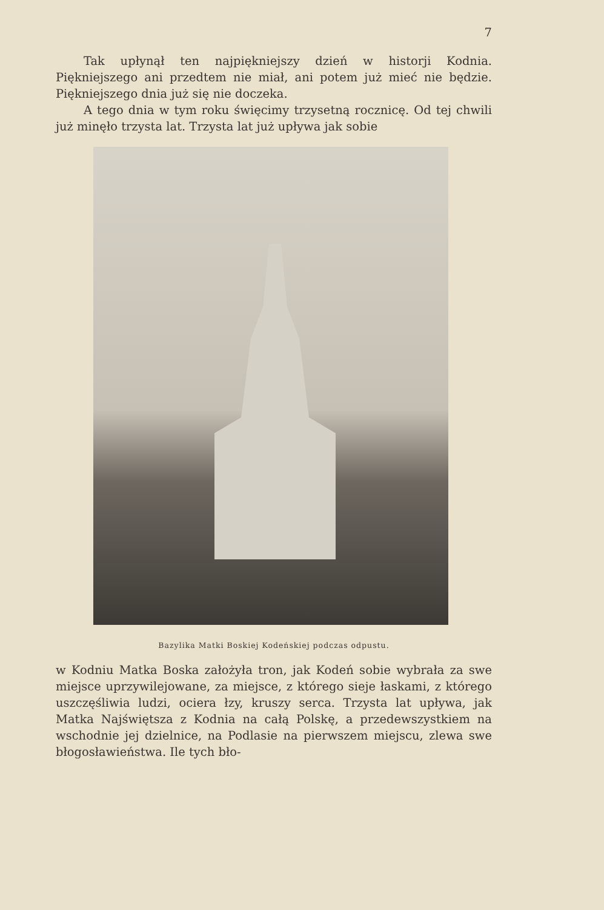7
Tak upłynął ten najpiękniejszy dzień w historji Kodnia. Piękniejszego ani przedtem nie miał, ani potem już mieć nie będzie. Piękniejszego dnia już się nie doczeka.
A tego dnia w tym roku święcimy trzysetną rocznicę. Od tej chwili już minęło trzysta lat. Trzysta lat już upływa jak sobie
Bazylika Matki Boskiej Kodeńskiej podczas odpustu.
w Kodniu Matka Boska założyła tron, jak Kodeń sobie wybrała za swe miejsce uprzywilejowane, za miejsce, z którego sieje łaskami, z którego uszczęśliwia ludzi, ociera łzy, kruszy serca. Trzysta lat upływa, jak Matka Najświętsza z Kodnia na całą Polskę, a przedewszystkiem na wschodnie jej dzielnice, na Podlasie na pierwszem miejscu, zlewa swe błogosławieństwa. Ile tych bło-